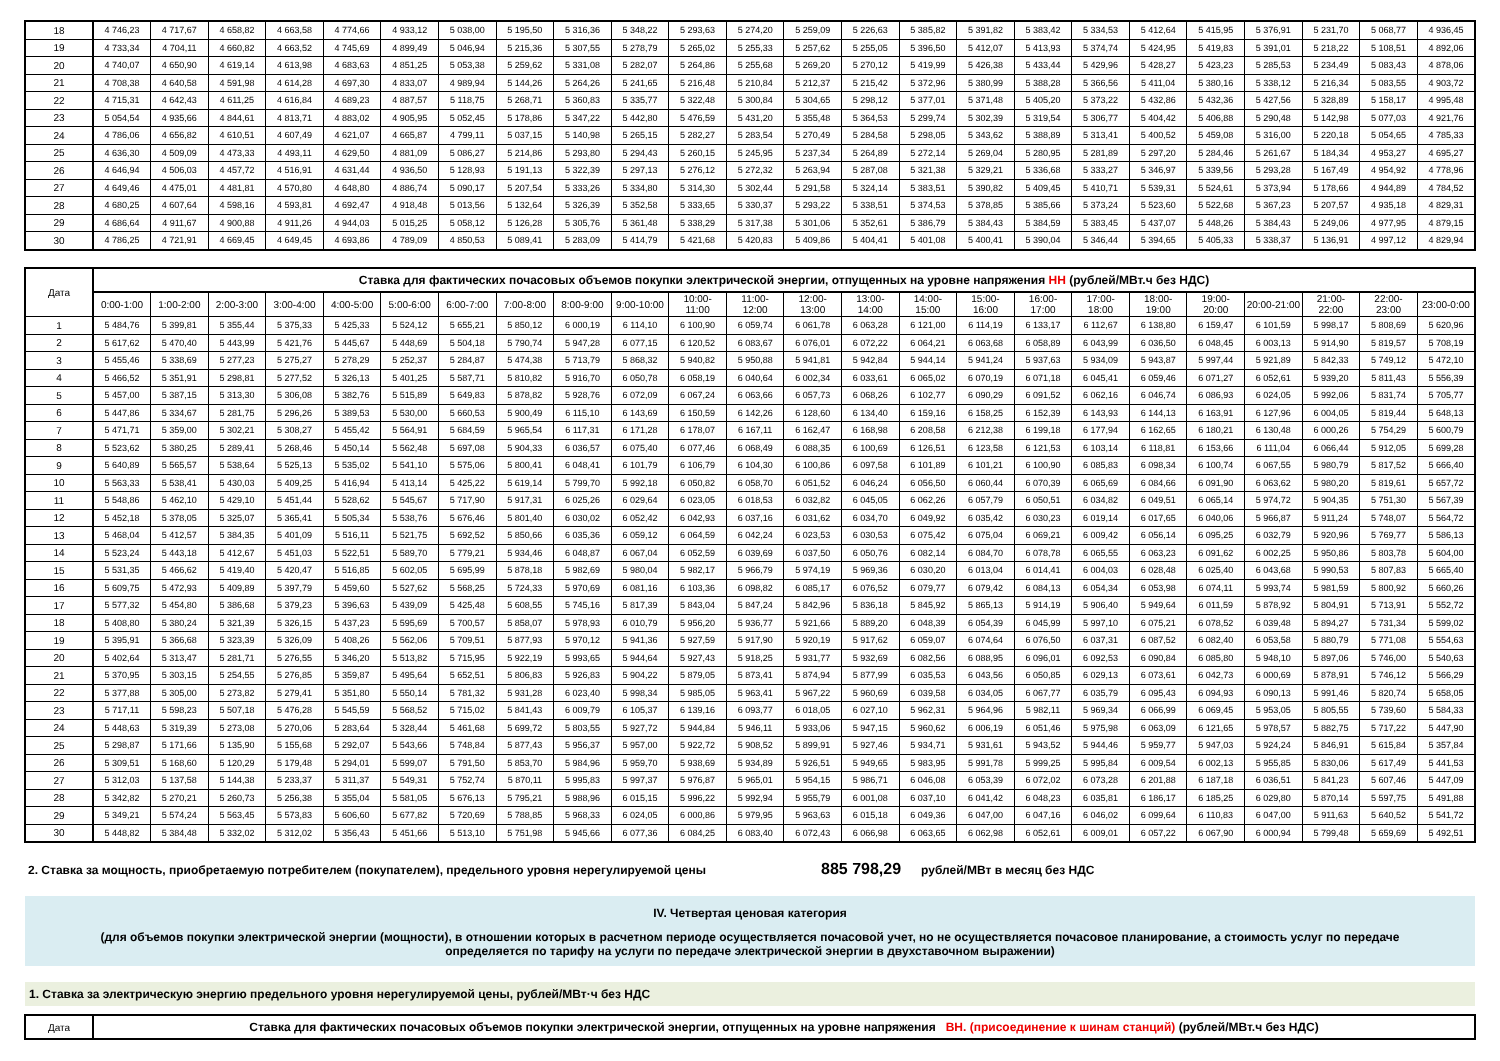| 18 | 4 746,23 | 4 717,67 | 4 658,82 | 4 663,58 | 4 774,66 | 4 933,12 | 5 038,00 | 5 195,50 | 5 316,36 | 5 348,22 | 5 293,63 | 5 274,20 | 5 259,09 | 5 226,63 | 5 385,82 | 5 391,82 | 5 383,42 | 5 334,53 | 5 412,64 | 5 415,95 | 5 376,91 | 5 231,70 | 5 068,77 | 4 936,45 |
| 19 | 4 733,34 | 4 704,11 | 4 660,82 | 4 663,52 | 4 745,69 | 4 899,49 | 5 046,94 | 5 215,36 | 5 307,55 | 5 278,79 | 5 265,02 | 5 255,33 | 5 257,62 | 5 255,05 | 5 396,50 | 5 412,07 | 5 413,93 | 5 374,74 | 5 424,95 | 5 419,83 | 5 391,01 | 5 218,22 | 5 108,51 | 4 892,06 |
| 20 | 4 740,07 | 4 650,90 | 4 619,14 | 4 613,98 | 4 683,63 | 4 851,25 | 5 053,38 | 5 259,62 | 5 331,08 | 5 282,07 | 5 264,86 | 5 255,68 | 5 269,20 | 5 270,12 | 5 419,99 | 5 426,38 | 5 433,44 | 5 429,96 | 5 428,27 | 5 423,23 | 5 285,53 | 5 234,49 | 5 083,43 | 4 878,06 |
| 21 | 4 708,38 | 4 640,58 | 4 591,98 | 4 614,28 | 4 697,30 | 4 833,07 | 4 989,94 | 5 144,26 | 5 264,26 | 5 241,65 | 5 216,48 | 5 210,84 | 5 212,37 | 5 215,42 | 5 372,96 | 5 380,99 | 5 388,28 | 5 366,56 | 5 411,04 | 5 380,16 | 5 338,12 | 5 216,34 | 5 083,55 | 4 903,72 |
| 22 | 4 715,31 | 4 642,43 | 4 611,25 | 4 616,84 | 4 689,23 | 4 887,57 | 5 118,75 | 5 268,71 | 5 360,83 | 5 335,77 | 5 322,48 | 5 300,84 | 5 304,65 | 5 298,12 | 5 377,01 | 5 371,48 | 5 405,20 | 5 373,22 | 5 432,86 | 5 432,36 | 5 427,56 | 5 328,89 | 5 158,17 | 4 995,48 |
| 23 | 5 054,54 | 4 935,66 | 4 844,61 | 4 813,71 | 4 883,02 | 4 905,95 | 5 052,45 | 5 178,86 | 5 347,22 | 5 442,80 | 5 476,59 | 5 431,20 | 5 355,48 | 5 364,53 | 5 299,74 | 5 302,39 | 5 319,54 | 5 306,77 | 5 404,42 | 5 406,88 | 5 290,48 | 5 142,98 | 5 077,03 | 4 921,76 |
| 24 | 4 786,06 | 4 656,82 | 4 610,51 | 4 607,49 | 4 621,07 | 4 665,87 | 4 799,11 | 5 037,15 | 5 140,98 | 5 265,15 | 5 282,27 | 5 283,54 | 5 270,49 | 5 284,58 | 5 298,05 | 5 343,62 | 5 388,89 | 5 313,41 | 5 400,52 | 5 459,08 | 5 316,00 | 5 220,18 | 5 054,65 | 4 785,33 |
| 25 | 4 636,30 | 4 509,09 | 4 473,33 | 4 493,11 | 4 629,50 | 4 881,09 | 5 086,27 | 5 214,86 | 5 293,80 | 5 294,43 | 5 260,15 | 5 245,95 | 5 237,34 | 5 264,89 | 5 272,14 | 5 269,04 | 5 280,95 | 5 281,89 | 5 297,20 | 5 284,46 | 5 261,67 | 5 184,34 | 4 953,27 | 4 695,27 |
| 26 | 4 646,94 | 4 506,03 | 4 457,72 | 4 516,91 | 4 631,44 | 4 936,50 | 5 128,93 | 5 191,13 | 5 322,39 | 5 297,13 | 5 276,12 | 5 272,32 | 5 263,94 | 5 287,08 | 5 321,38 | 5 329,21 | 5 336,68 | 5 333,27 | 5 346,97 | 5 339,56 | 5 293,28 | 5 167,49 | 4 954,92 | 4 778,96 |
| 27 | 4 649,46 | 4 475,01 | 4 481,81 | 4 570,80 | 4 648,80 | 4 886,74 | 5 090,17 | 5 207,54 | 5 333,26 | 5 334,80 | 5 314,30 | 5 302,44 | 5 291,58 | 5 324,14 | 5 383,51 | 5 390,82 | 5 409,45 | 5 410,71 | 5 539,31 | 5 524,61 | 5 373,94 | 5 178,66 | 4 944,89 | 4 784,52 |
| 28 | 4 680,25 | 4 607,64 | 4 598,16 | 4 593,81 | 4 692,47 | 4 918,48 | 5 013,56 | 5 132,64 | 5 326,39 | 5 352,58 | 5 333,65 | 5 330,37 | 5 293,22 | 5 338,51 | 5 374,53 | 5 378,85 | 5 385,66 | 5 373,24 | 5 523,60 | 5 522,68 | 5 367,23 | 5 207,57 | 4 935,18 | 4 829,31 |
| 29 | 4 686,64 | 4 911,67 | 4 900,88 | 4 911,26 | 4 944,03 | 5 015,25 | 5 058,12 | 5 126,28 | 5 305,76 | 5 361,48 | 5 338,29 | 5 317,38 | 5 301,06 | 5 352,61 | 5 386,79 | 5 384,43 | 5 384,59 | 5 383,45 | 5 437,07 | 5 448,26 | 5 384,43 | 5 249,06 | 4 977,95 | 4 879,15 |
| 30 | 4 786,25 | 4 721,91 | 4 669,45 | 4 649,45 | 4 693,86 | 4 789,09 | 4 850,53 | 5 089,41 | 5 283,09 | 5 414,79 | 5 421,68 | 5 420,83 | 5 409,86 | 5 404,41 | 5 401,08 | 5 400,41 | 5 390,04 | 5 346,44 | 5 394,65 | 5 405,33 | 5 338,37 | 5 136,91 | 4 997,12 | 4 829,94 |
| Дата | Ставка для фактических почасовых объемов покупки электрической энергии, отпущенных на уровне напряжения НН (рублей/МВт.ч без НДС) | | | | | | | | | | | | | | | | | | | | | | | |
| --- | --- | --- | --- | --- | --- | --- | --- | --- | --- | --- | --- | --- | --- | --- | --- | --- | --- | --- | --- | --- | --- | --- | --- | --- |
| | 0:00-1:00 | 1:00-2:00 | 2:00-3:00 | 3:00-4:00 | 4:00-5:00 | 5:00-6:00 | 6:00-7:00 | 7:00-8:00 | 8:00-9:00 | 9:00-10:00 | 10:00- 11:00 | 11:00- 12:00 | 12:00- 13:00 | 13:00- 14:00 | 14:00- 15:00 | 15:00- 16:00 | 16:00- 17:00 | 17:00- 18:00 | 18:00- 19:00 | 19:00- 20:00 | 20:00-21:00 | 21:00- 22:00 | 22:00- 23:00 | 23:00-0:00 |
| 1 | 5 484,76 | 5 399,81 | 5 355,44 | 5 375,33 | 5 425,33 | 5 524,12 | 5 655,21 | 5 850,12 | 6 000,19 | 6 114,10 | 6 100,90 | 6 059,74 | 6 061,78 | 6 063,28 | 6 121,00 | 6 114,19 | 6 133,17 | 6 112,67 | 6 138,80 | 6 159,47 | 6 101,59 | 5 998,17 | 5 808,69 | 5 620,96 |
| 2 | 5 617,62 | 5 470,40 | 5 443,99 | 5 421,76 | 5 445,67 | 5 448,69 | 5 504,18 | 5 790,74 | 5 947,28 | 6 077,15 | 6 120,52 | 6 083,67 | 6 076,01 | 6 072,22 | 6 064,21 | 6 063,68 | 6 058,89 | 6 043,99 | 6 036,50 | 6 048,45 | 6 003,13 | 5 914,90 | 5 819,57 | 5 708,19 |
| 3 | 5 455,46 | 5 338,69 | 5 277,23 | 5 275,27 | 5 278,29 | 5 252,37 | 5 284,87 | 5 474,38 | 5 713,79 | 5 868,32 | 5 940,82 | 5 950,88 | 5 941,81 | 5 942,84 | 5 944,14 | 5 941,24 | 5 937,63 | 5 934,09 | 5 943,87 | 5 997,44 | 5 921,89 | 5 842,33 | 5 749,12 | 5 472,10 |
| 4 | 5 466,52 | 5 351,91 | 5 298,81 | 5 277,52 | 5 326,13 | 5 401,25 | 5 587,71 | 5 810,82 | 5 916,70 | 6 050,78 | 6 058,19 | 6 040,64 | 6 002,34 | 6 033,61 | 6 065,02 | 6 070,19 | 6 071,18 | 6 045,41 | 6 059,46 | 6 071,27 | 6 052,61 | 5 939,20 | 5 811,43 | 5 556,39 |
| 5 | 5 457,00 | 5 387,15 | 5 313,30 | 5 306,08 | 5 382,76 | 5 515,89 | 5 649,83 | 5 878,82 | 5 928,76 | 6 072,09 | 6 067,24 | 6 063,66 | 6 057,73 | 6 068,26 | 6 102,77 | 6 090,29 | 6 091,52 | 6 062,16 | 6 046,74 | 6 086,93 | 6 024,05 | 5 992,06 | 5 831,74 | 5 705,77 |
| 6 | 5 447,86 | 5 334,67 | 5 281,75 | 5 296,26 | 5 389,53 | 5 530,00 | 5 660,53 | 5 900,49 | 6 115,10 | 6 143,69 | 6 150,59 | 6 142,26 | 6 128,60 | 6 134,40 | 6 159,16 | 6 158,25 | 6 152,39 | 6 143,93 | 6 144,13 | 6 163,91 | 6 127,96 | 6 004,05 | 5 819,44 | 5 648,13 |
| 7 | 5 471,71 | 5 359,00 | 5 302,21 | 5 308,27 | 5 455,42 | 5 564,91 | 5 684,59 | 5 965,54 | 6 117,31 | 6 171,28 | 6 178,07 | 6 167,11 | 6 162,47 | 6 168,98 | 6 208,58 | 6 212,38 | 6 199,18 | 6 177,94 | 6 162,65 | 6 180,21 | 6 130,48 | 6 000,26 | 5 754,29 | 5 600,79 |
| 8 | 5 523,62 | 5 380,25 | 5 289,41 | 5 268,46 | 5 450,14 | 5 562,48 | 5 697,08 | 5 904,33 | 6 036,57 | 6 075,40 | 6 077,46 | 6 068,49 | 6 088,35 | 6 100,69 | 6 126,51 | 6 123,58 | 6 121,53 | 6 103,14 | 6 118,81 | 6 153,66 | 6 111,04 | 6 066,44 | 5 912,05 | 5 699,28 |
| 9 | 5 640,89 | 5 565,57 | 5 538,64 | 5 525,13 | 5 535,02 | 5 541,10 | 5 575,06 | 5 800,41 | 6 048,41 | 6 101,79 | 6 106,79 | 6 104,30 | 6 100,86 | 6 097,58 | 6 101,89 | 6 101,21 | 6 100,90 | 6 085,83 | 6 098,34 | 6 100,74 | 6 067,55 | 5 980,79 | 5 817,52 | 5 666,40 |
| 10 | 5 563,33 | 5 538,41 | 5 430,03 | 5 409,25 | 5 416,94 | 5 413,14 | 5 425,22 | 5 619,14 | 5 799,70 | 5 992,18 | 6 050,82 | 6 058,70 | 6 051,52 | 6 046,24 | 6 056,50 | 6 060,44 | 6 070,39 | 6 065,69 | 6 084,66 | 6 091,90 | 6 063,62 | 5 980,20 | 5 819,61 | 5 657,72 |
| 11 | 5 548,86 | 5 462,10 | 5 429,10 | 5 451,44 | 5 528,62 | 5 545,67 | 5 717,90 | 5 917,31 | 6 025,26 | 6 029,64 | 6 023,05 | 6 018,53 | 6 032,82 | 6 045,05 | 6 062,26 | 6 057,79 | 6 050,51 | 6 034,82 | 6 049,51 | 6 065,14 | 5 974,72 | 5 904,35 | 5 751,30 | 5 567,39 |
| 12 | 5 452,18 | 5 378,05 | 5 325,07 | 5 365,41 | 5 505,34 | 5 538,76 | 5 676,46 | 5 801,40 | 6 030,02 | 6 052,42 | 6 042,93 | 6 037,16 | 6 031,62 | 6 034,70 | 6 049,92 | 6 035,42 | 6 030,23 | 6 019,14 | 6 017,65 | 6 040,06 | 5 966,87 | 5 911,24 | 5 748,07 | 5 564,72 |
| 13 | 5 468,04 | 5 412,57 | 5 384,35 | 5 401,09 | 5 516,11 | 5 521,75 | 5 692,52 | 5 850,66 | 6 035,36 | 6 059,12 | 6 064,59 | 6 042,24 | 6 023,53 | 6 030,53 | 6 075,42 | 6 075,04 | 6 069,21 | 6 009,42 | 6 056,14 | 6 095,25 | 6 032,79 | 5 920,96 | 5 769,77 | 5 586,13 |
| 14 | 5 523,24 | 5 443,18 | 5 412,67 | 5 451,03 | 5 522,51 | 5 589,70 | 5 779,21 | 5 934,46 | 6 048,87 | 6 067,04 | 6 052,59 | 6 039,69 | 6 037,50 | 6 050,76 | 6 082,14 | 6 084,70 | 6 078,78 | 6 065,55 | 6 063,23 | 6 091,62 | 6 002,25 | 5 950,86 | 5 803,78 | 5 604,00 |
| 15 | 5 531,35 | 5 466,62 | 5 419,40 | 5 420,47 | 5 516,85 | 5 602,05 | 5 695,99 | 5 878,18 | 5 982,69 | 5 980,04 | 5 982,17 | 5 966,79 | 5 974,19 | 5 969,36 | 6 030,20 | 6 013,04 | 6 014,41 | 6 004,03 | 6 028,48 | 6 025,40 | 6 043,68 | 5 990,53 | 5 807,83 | 5 665,40 |
| 16 | 5 609,75 | 5 472,93 | 5 409,89 | 5 397,79 | 5 459,60 | 5 527,62 | 5 568,25 | 5 724,33 | 5 970,69 | 6 081,16 | 6 103,36 | 6 098,82 | 6 085,17 | 6 076,52 | 6 079,77 | 6 079,42 | 6 084,13 | 6 054,34 | 6 053,98 | 6 074,11 | 5 993,74 | 5 981,59 | 5 800,92 | 5 660,26 |
| 17 | 5 577,32 | 5 454,80 | 5 386,68 | 5 379,23 | 5 396,63 | 5 439,09 | 5 425,48 | 5 608,55 | 5 745,16 | 5 817,39 | 5 843,04 | 5 847,24 | 5 842,96 | 5 836,18 | 5 845,92 | 5 865,13 | 5 914,19 | 5 906,40 | 5 949,64 | 6 011,59 | 5 878,92 | 5 804,91 | 5 713,91 | 5 552,72 |
| 18 | 5 408,80 | 5 380,24 | 5 321,39 | 5 326,15 | 5 437,23 | 5 595,69 | 5 700,57 | 5 858,07 | 5 978,93 | 6 010,79 | 5 956,20 | 5 936,77 | 5 921,66 | 5 889,20 | 6 048,39 | 6 054,39 | 6 045,99 | 5 997,10 | 6 075,21 | 6 078,52 | 6 039,48 | 5 894,27 | 5 731,34 | 5 599,02 |
| 19 | 5 395,91 | 5 366,68 | 5 323,39 | 5 326,09 | 5 408,26 | 5 562,06 | 5 709,51 | 5 877,93 | 5 970,12 | 5 941,36 | 5 927,59 | 5 917,90 | 5 920,19 | 5 917,62 | 6 059,07 | 6 074,64 | 6 076,50 | 6 037,31 | 6 087,52 | 6 082,40 | 6 053,58 | 5 880,79 | 5 771,08 | 5 554,63 |
| 20 | 5 402,64 | 5 313,47 | 5 281,71 | 5 276,55 | 5 346,20 | 5 513,82 | 5 715,95 | 5 922,19 | 5 993,65 | 5 944,64 | 5 927,43 | 5 918,25 | 5 931,77 | 5 932,69 | 6 082,56 | 6 088,95 | 6 096,01 | 6 092,53 | 6 090,84 | 6 085,80 | 5 948,10 | 5 897,06 | 5 746,00 | 5 540,63 |
| 21 | 5 370,95 | 5 303,15 | 5 254,55 | 5 276,85 | 5 359,87 | 5 495,64 | 5 652,51 | 5 806,83 | 5 926,83 | 5 904,22 | 5 879,05 | 5 873,41 | 5 874,94 | 5 877,99 | 6 035,53 | 6 043,56 | 6 050,85 | 6 029,13 | 6 073,61 | 6 042,73 | 6 000,69 | 5 878,91 | 5 746,12 | 5 566,29 |
| 22 | 5 377,88 | 5 305,00 | 5 273,82 | 5 279,41 | 5 351,80 | 5 550,14 | 5 781,32 | 5 931,28 | 6 023,40 | 5 998,34 | 5 985,05 | 5 963,41 | 5 967,22 | 5 960,69 | 6 039,58 | 6 034,05 | 6 067,77 | 6 035,79 | 6 095,43 | 6 094,93 | 6 090,13 | 5 991,46 | 5 820,74 | 5 658,05 |
| 23 | 5 717,11 | 5 598,23 | 5 507,18 | 5 476,28 | 5 545,59 | 5 568,52 | 5 715,02 | 5 841,43 | 6 009,79 | 6 105,37 | 6 139,16 | 6 093,77 | 6 018,05 | 6 027,10 | 5 962,31 | 5 964,96 | 5 982,11 | 5 969,34 | 6 066,99 | 6 069,45 | 5 953,05 | 5 805,55 | 5 739,60 | 5 584,33 |
| 24 | 5 448,63 | 5 319,39 | 5 273,08 | 5 270,06 | 5 283,64 | 5 328,44 | 5 461,68 | 5 699,72 | 5 803,55 | 5 927,72 | 5 944,84 | 5 946,11 | 5 933,06 | 5 947,15 | 5 960,62 | 6 006,19 | 6 051,46 | 5 975,98 | 6 063,09 | 6 121,65 | 5 978,57 | 5 882,75 | 5 717,22 | 5 447,90 |
| 25 | 5 298,87 | 5 171,66 | 5 135,90 | 5 155,68 | 5 292,07 | 5 543,66 | 5 748,84 | 5 877,43 | 5 956,37 | 5 957,00 | 5 922,72 | 5 908,52 | 5 899,91 | 5 927,46 | 5 934,71 | 5 931,61 | 5 943,52 | 5 944,46 | 5 959,77 | 5 947,03 | 5 924,24 | 5 846,91 | 5 615,84 | 5 357,84 |
| 26 | 5 309,51 | 5 168,60 | 5 120,29 | 5 179,48 | 5 294,01 | 5 599,07 | 5 791,50 | 5 853,70 | 5 984,96 | 5 959,70 | 5 938,69 | 5 934,89 | 5 926,51 | 5 949,65 | 5 983,95 | 5 991,78 | 5 999,25 | 5 995,84 | 6 009,54 | 6 002,13 | 5 955,85 | 5 830,06 | 5 617,49 | 5 441,53 |
| 27 | 5 312,03 | 5 137,58 | 5 144,38 | 5 233,37 | 5 311,37 | 5 549,31 | 5 752,74 | 5 870,11 | 5 995,83 | 5 997,37 | 5 976,87 | 5 965,01 | 5 954,15 | 5 986,71 | 6 046,08 | 6 053,39 | 6 072,02 | 6 073,28 | 6 201,88 | 6 187,18 | 6 036,51 | 5 841,23 | 5 607,46 | 5 447,09 |
| 28 | 5 342,82 | 5 270,21 | 5 260,73 | 5 256,38 | 5 355,04 | 5 581,05 | 5 676,13 | 5 795,21 | 5 988,96 | 6 015,15 | 5 996,22 | 5 992,94 | 5 955,79 | 6 001,08 | 6 037,10 | 6 041,42 | 6 048,23 | 6 035,81 | 6 186,17 | 6 185,25 | 6 029,80 | 5 870,14 | 5 597,75 | 5 491,88 |
| 29 | 5 349,21 | 5 574,24 | 5 563,45 | 5 573,83 | 5 606,60 | 5 677,82 | 5 720,69 | 5 788,85 | 5 968,33 | 6 024,05 | 6 000,86 | 5 979,95 | 5 963,63 | 6 015,18 | 6 049,36 | 6 047,00 | 6 047,16 | 6 046,02 | 6 099,64 | 6 110,83 | 6 047,00 | 5 911,63 | 5 640,52 | 5 541,72 |
| 30 | 5 448,82 | 5 384,48 | 5 332,02 | 5 312,02 | 5 356,43 | 5 451,66 | 5 513,10 | 5 751,98 | 5 945,66 | 6 077,36 | 6 084,25 | 6 083,40 | 6 072,43 | 6 066,98 | 6 063,65 | 6 062,98 | 6 052,61 | 6 009,01 | 6 057,22 | 6 067,90 | 6 000,94 | 5 799,48 | 5 659,69 | 5 492,51 |
2. Ставка за мощность, приобретаемую потребителем (покупателем), предельного уровня нерегулируемой цены 885 798,29 рублей/МВт в месяц без НДС
IV. Четвертая ценовая категория
(для объемов покупки электрической энергии (мощности), в отношении которых в расчетном периоде осуществляется почасовой учет, но не осуществляется почасовое планирование, а стоимость услуг по передаче определяется по тарифу на услуги по передаче электрической энергии в двухставочном выражении)
1. Ставка за электрическую энергию предельного уровня нерегулируемой цены, рублей/МВт·ч без НДС
| Дата | Ставка для фактических почасовых объемов покупки электрической энергии, отпущенных на уровне напряжения ВН. (присоединение к шинам станций) (рублей/МВт.ч без НДС) |
| --- | --- |